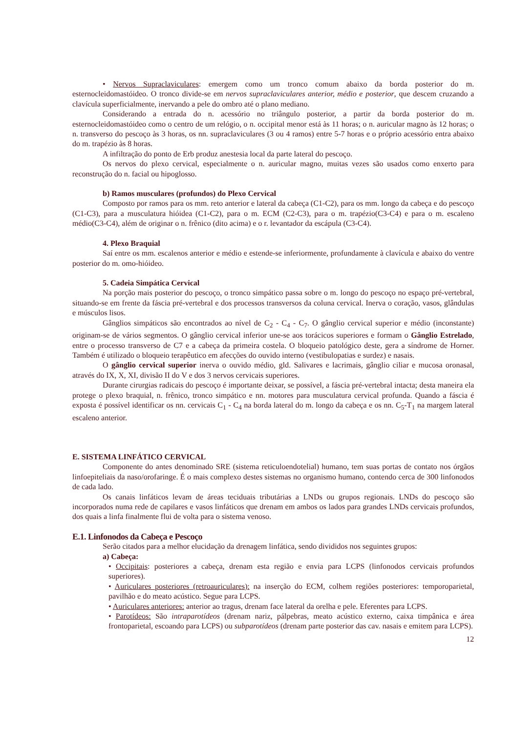• Nervos Supraclaviculares: emergem como um tronco comum abaixo da borda posterior do m. esternocleidomastóideo. O tronco divide-se em nervos supraclaviculares anterior, médio e posterior, que descem cruzando a clavícula superficialmente, inervando a pele do ombro até o plano mediano.
Considerando a entrada do n. acessório no triângulo posterior, a partir da borda posterior do m. esternocleidomastóideo como o centro de um relógio, o n. occipital menor está às 11 horas; o n. auricular magno às 12 horas; o n. transverso do pescoço às 3 horas, os nn. supraclaviculares (3 ou 4 ramos) entre 5-7 horas e o próprio acessório entra abaixo do m. trapézio às 8 horas.
A infiltração do ponto de Erb produz anestesia local da parte lateral do pescoço.
Os nervos do plexo cervical, especialmente o n. auricular magno, muitas vezes são usados como enxerto para reconstrução do n. facial ou hipoglosso.
b) Ramos musculares (profundos) do Plexo Cervical
Composto por ramos para os mm. reto anterior e lateral da cabeça (C1-C2), para os mm. longo da cabeça e do pescoço (C1-C3), para a musculatura hióidea (C1-C2), para o m. ECM (C2-C3), para o m. trapézio(C3-C4) e para o m. escaleno médio(C3-C4), além de originar o n. frênico (dito acima) e o r. levantador da escápula (C3-C4).
4. Plexo Braquial
Saí entre os mm. escalenos anterior e médio e estende-se inferiormente, profundamente à clavícula e abaixo do ventre posterior do m. omo-hióideo.
5. Cadeia Simpática Cervical
Na porção mais posterior do pescoço, o tronco simpático passa sobre o m. longo do pescoço no espaço pré-vertebral, situando-se em frente da fáscia pré-vertebral e dos processos transversos da coluna cervical. Inerva o coração, vasos, glândulas e músculos lisos.
Gânglios simpáticos são encontrados ao nível de C<sub>2</sub> - C<sub>4</sub> - C<sub>7</sub>. O gânglio cervical superior e médio (inconstante) originam-se de vários segmentos. O gânglio cervical inferior une-se aos torácicos superiores e formam o Gânglio Estrelado, entre o processo transverso de C7 e a cabeça da primeira costela. O bloqueio patológico deste, gera a síndrome de Horner. Também é utilizado o bloqueio terapêutico em afecções do ouvido interno (vestibulopatias e surdez) e nasais.
O gânglio cervical superior inerva o ouvido médio, gld. Salivares e lacrimais, gânglio ciliar e mucosa oronasal, através do IX, X, XI, divisão II do V e dos 3 nervos cervicais superiores.
Durante cirurgias radicais do pescoço é importante deixar, se possível, a fáscia pré-vertebral intacta; desta maneira ela protege o plexo braquial, n. frênico, tronco simpático e nn. motores para musculatura cervical profunda. Quando a fáscia é exposta é possível identificar os nn. cervicais C<sub>1</sub> - C<sub>4</sub> na borda lateral do m. longo da cabeça e os nn. C<sub>5</sub>-T<sub>1</sub> na margem lateral escaleno anterior.
E. SISTEMA LINFÁTICO CERVICAL
Componente do antes denominado SRE (sistema reticuloendotelial) humano, tem suas portas de contato nos órgãos linfoepiteliais da naso/orofaringe. É o mais complexo destes sistemas no organismo humano, contendo cerca de 300 linfonodos de cada lado.
Os canais linfáticos levam de áreas teciduais tributárias a LNDs ou grupos regionais. LNDs do pescoço são incorporados numa rede de capilares e vasos linfáticos que drenam em ambos os lados para grandes LNDs cervicais profundos, dos quais a linfa finalmente flui de volta para o sistema venoso.
E.1. Linfonodos da Cabeça e Pescoço
Serão citados para a melhor elucidação da drenagem linfática, sendo divididos nos seguintes grupos:
a) Cabeça:
• Occipitais: posteriores a cabeça, drenam esta região e envia para LCPS (linfonodos cervicais profundos superiores).
• Auriculares posteriores (retroauriculares): na inserção do ECM, colhem regiões posteriores: temporoparietal, pavilhão e do meato acústico. Segue para LCPS.
• Auriculares anteriores: anterior ao tragus, drenam face lateral da orelha e pele. Eferentes para LCPS.
• Parotídeos: São intraparotídeos (drenam nariz, pálpebras, meato acústico externo, caixa timpânica e área frontoparietal, escoando para LCPS) ou subparotídeos (drenam parte posterior das cav. nasais e emitem para LCPS).
12